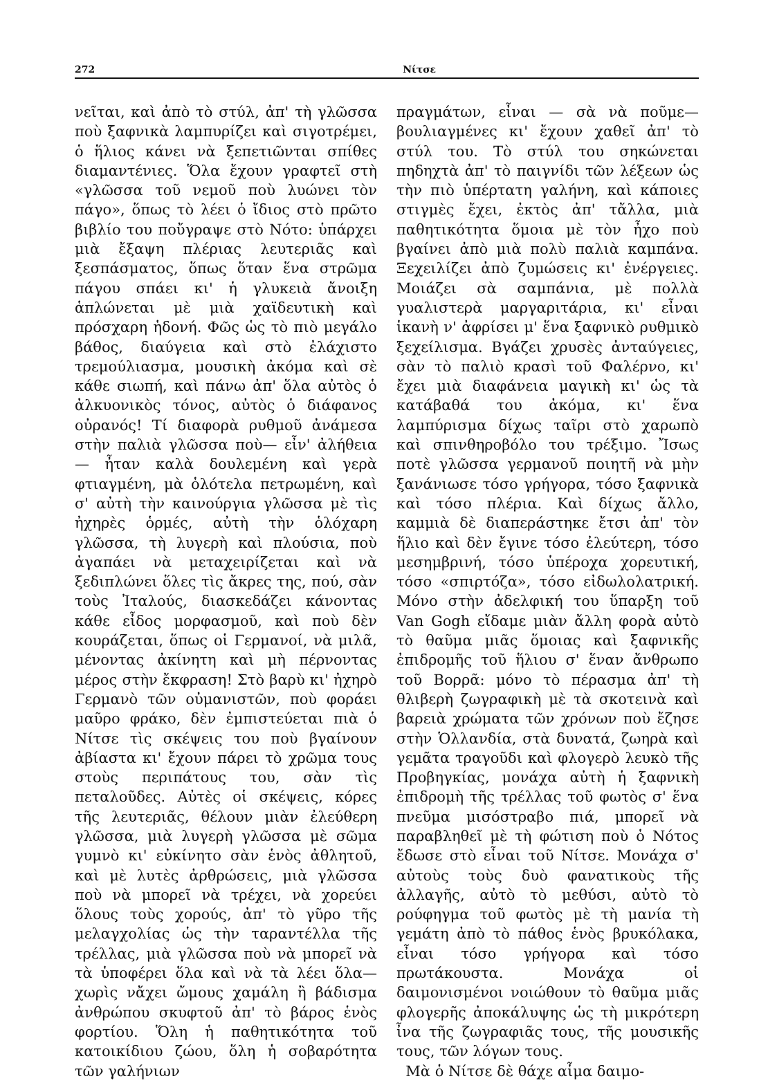272 Νίτσε
νεῖται, καὶ ἀπὸ τὸ στύλ, ἀπ' τὴ γλῶσσα ποὺ ξαφνικὰ λαμπυρίζει καὶ σιγοτρέμει, ὁ ἥλιος κάνει νὰ ξεπετιῶνται σπίθες διαμαντένιες. Ὅλα ἔχουν γραφτεῖ στὴ «γλῶσσα τοῦ νεμοῦ ποὺ λυώνει τὸν πάγο», ὅπως τὸ λέει ὁ ἴδιος στὸ πρῶτο βιβλίο του ποὔγραψε στὸ Νότο: ὑπάρχει μιὰ ἔξαψη πλέριας λευτεριᾶς καὶ ξεσπάσματος, ὅπως ὅταν ἕνα στρῶμα πάγου σπάει κι' ἡ γλυκειὰ ἄνοιξη ἁπλώνεται μὲ μιὰ χαϊδευτικὴ καὶ πρόσχαρη ἡδονή. Φῶς ὡς τὸ πιὸ μεγάλο βάθος, διαύγεια καὶ στὸ ἐλάχιστο τρεμούλιασμα, μουσικὴ ἀκόμα καὶ σὲ κάθε σιωπή, καὶ πάνω ἀπ' ὅλα αὐτὸς ὁ ἀλκυονικὸς τόνος, αὐτὸς ὁ διάφανος οὐρανός! Τί διαφορὰ ρυθμοῦ ἀνάμεσα στὴν παλιὰ γλῶσσα ποὺ— εἶν' ἀλήθεια— ἦταν καλὰ δουλεμένη καὶ γερὰ φτιαγμένη, μὰ ὁλότελα πετρωμένη, καὶ σ' αὐτὴ τὴν καινούργια γλῶσσα μὲ τὶς ἠχηρὲς ὁρμές, αὐτὴ τὴν ὁλόχαρη γλῶσσα, τὴ λυγερὴ καὶ πλούσια, ποὺ ἀγαπάει νὰ μεταχειρίζεται καὶ νὰ ξεδιπλώνει ὅλες τὶς ἄκρες της, πού, σὰν τοὺς Ἰταλούς, διασκεδάζει κάνοντας κάθε εἶδος μορφασμοῦ, καὶ ποὺ δὲν κουράζεται, ὅπως οἱ Γερμανοί, νὰ μιλᾶ, μένοντας ἀκίνητη καὶ μὴ πέρνοντας μέρος στὴν ἔκφραση! Στὸ βαρὺ κι' ἠχηρὸ Γερμανὸ τῶν οὐμανιστῶν, ποὺ φοράει μαῦρο φράκο, δὲν ἐμπιστεύεται πιὰ ὁ Νίτσε τὶς σκέψεις του ποὺ βγαίνουν ἀβίαστα κι' ἔχουν πάρει τὸ χρῶμα τους στοὺς περιπάτους του, σὰν τὶς πεταλοῦδες. Αὐτὲς οἱ σκέψεις, κόρες τῆς λευτεριᾶς, θέλουν μιὰν ἐλεύθερη γλῶσσα, μιὰ λυγερὴ γλῶσσα μὲ σῶμα γυμνὸ κι' εὐκίνητο σὰν ἑνὸς ἀθλητοῦ, καὶ μὲ λυτὲς ἀρθρώσεις, μιὰ γλῶσσα ποὺ νὰ μπορεῖ νὰ τρέχει, νὰ χορεύει ὅλους τοὺς χορούς, ἀπ' τὸ γῦρο τῆς μελαγχολίας ὡς τὴν ταραντέλλα τῆς τρέλλας, μιὰ γλῶσσα ποὺ νὰ μπορεῖ νὰ τὰ ὑποφέρει ὅλα καὶ νὰ τὰ λέει ὅλα—χωρὶς νἄχει ὤμους χαμάλη ἢ βάδισμα ἀνθρώπου σκυφτοῦ ἀπ' τὸ βάρος ἑνὸς φορτίου. Ὅλη ἡ παθητικότητα τοῦ κατοικίδιου ζώου, ὅλη ἡ σοβαρότητα τῶν γαλήνιων
πραγμάτων, εἶναι — σὰ νὰ ποῦμε— βουλιαγμένες κι' ἔχουν χαθεῖ ἀπ' τὸ στύλ του. Τὸ στύλ του σηκώνεται πηδηχτὰ ἀπ' τὸ παιγνίδι τῶν λέξεων ὡς τὴν πιὸ ὑπέρτατη γαλήνη, καὶ κάποιες στιγμὲς ἔχει, ἐκτὸς ἀπ' τἄλλα, μιὰ παθητικότητα ὅμοια μὲ τὸν ἦχο ποὺ βγαίνει ἀπὸ μιὰ πολὺ παλιὰ καμπάνα. Ξεχειλίζει ἀπὸ ζυμώσεις κι' ἐνέργειες. Μοιάζει σὰ σαμπάνια, μὲ πολλὰ γυαλιστερὰ μαργαριτάρια, κι' εἶναι ἱκανὴ ν' ἀφρίσει μ' ἕνα ξαφνικὸ ρυθμικὸ ξεχείλισμα. Βγάζει χρυσὲς ἀνταύγειες, σὰν τὸ παλιὸ κρασὶ τοῦ Φαλέρνο, κι' ἔχει μιὰ διαφάνεια μαγικὴ κι' ὡς τὰ κατάβαθά του ἀκόμα, κι' ἕνα λαμπύρισμα δίχως ταῖρι στὸ χαρωπὸ καὶ σπινθηροβόλο του τρέξιμο. Ἴσως ποτὲ γλῶσσα γερμανοῦ ποιητῆ νὰ μὴν ξανάνιωσε τόσο γρήγορα, τόσο ξαφνικὰ καὶ τόσο πλέρια. Καὶ δίχως ἄλλο, καμμιὰ δὲ διαπεράστηκε ἔτσι ἀπ' τὸν ἥλιο καὶ δὲν ἔγινε τόσο ἐλεύτερη, τόσο μεσημβρινή, τόσο ὑπέροχα χορευτική, τόσο «σπιρτόζα», τόσο εἰδωλολατρική. Μόνο στὴν ἀδελφική του ὕπαρξη τοῦ Van Gogh εἴδαμε μιὰν ἄλλη φορὰ αὐτὸ τὸ θαῦμα μιᾶς ὅμοιας καὶ ξαφνικῆς ἐπιδρομῆς τοῦ ἥλιου σ' ἕναν ἄνθρωπο τοῦ Βορρᾶ: μόνο τὸ πέρασμα ἀπ' τὴ θλιβερὴ ζωγραφικὴ μὲ τὰ σκοτεινὰ καὶ βαρειὰ χρώματα τῶν χρόνων ποὺ ἔζησε στὴν Ὁλλανδία, στὰ δυνατά, ζωηρὰ καὶ γεμᾶτα τραγοῦδι καὶ φλογερὸ λευκὸ τῆς Προβηγκίας, μονάχα αὐτὴ ἡ ξαφνικὴ ἐπιδρομὴ τῆς τρέλλας τοῦ φωτὸς σ' ἕνα πνεῦμα μισόστραβο πιά, μπορεῖ νὰ παραβληθεῖ μὲ τὴ φώτιση ποὺ ὁ Νότος ἔδωσε στὸ εἶναι τοῦ Νίτσε. Μονάχα σ' αὐτοὺς τοὺς δυὸ φανατικοὺς τῆς ἀλλαγῆς, αὐτὸ τὸ μεθύσι, αὐτὸ τὸ ρούφηγμα τοῦ φωτὸς μὲ τὴ μανία τὴ γεμάτη ἀπὸ τὸ πάθος ἑνὸς βρυκόλακα, εἶναι τόσο γρήγορα καὶ τόσο πρωτάκουστα. Μονάχα οἱ δαιμονισμένοι νοιώθουν τὸ θαῦμα μιᾶς φλογερῆς ἀποκάλυψης ὡς τὴ μικρότερη ἶνα τῆς ζωγραφιᾶς τους, τῆς μουσικῆς τους, τῶν λόγων τους.
Μὰ ὁ Νίτσε δὲ θάχε αἷμα δαιμο-